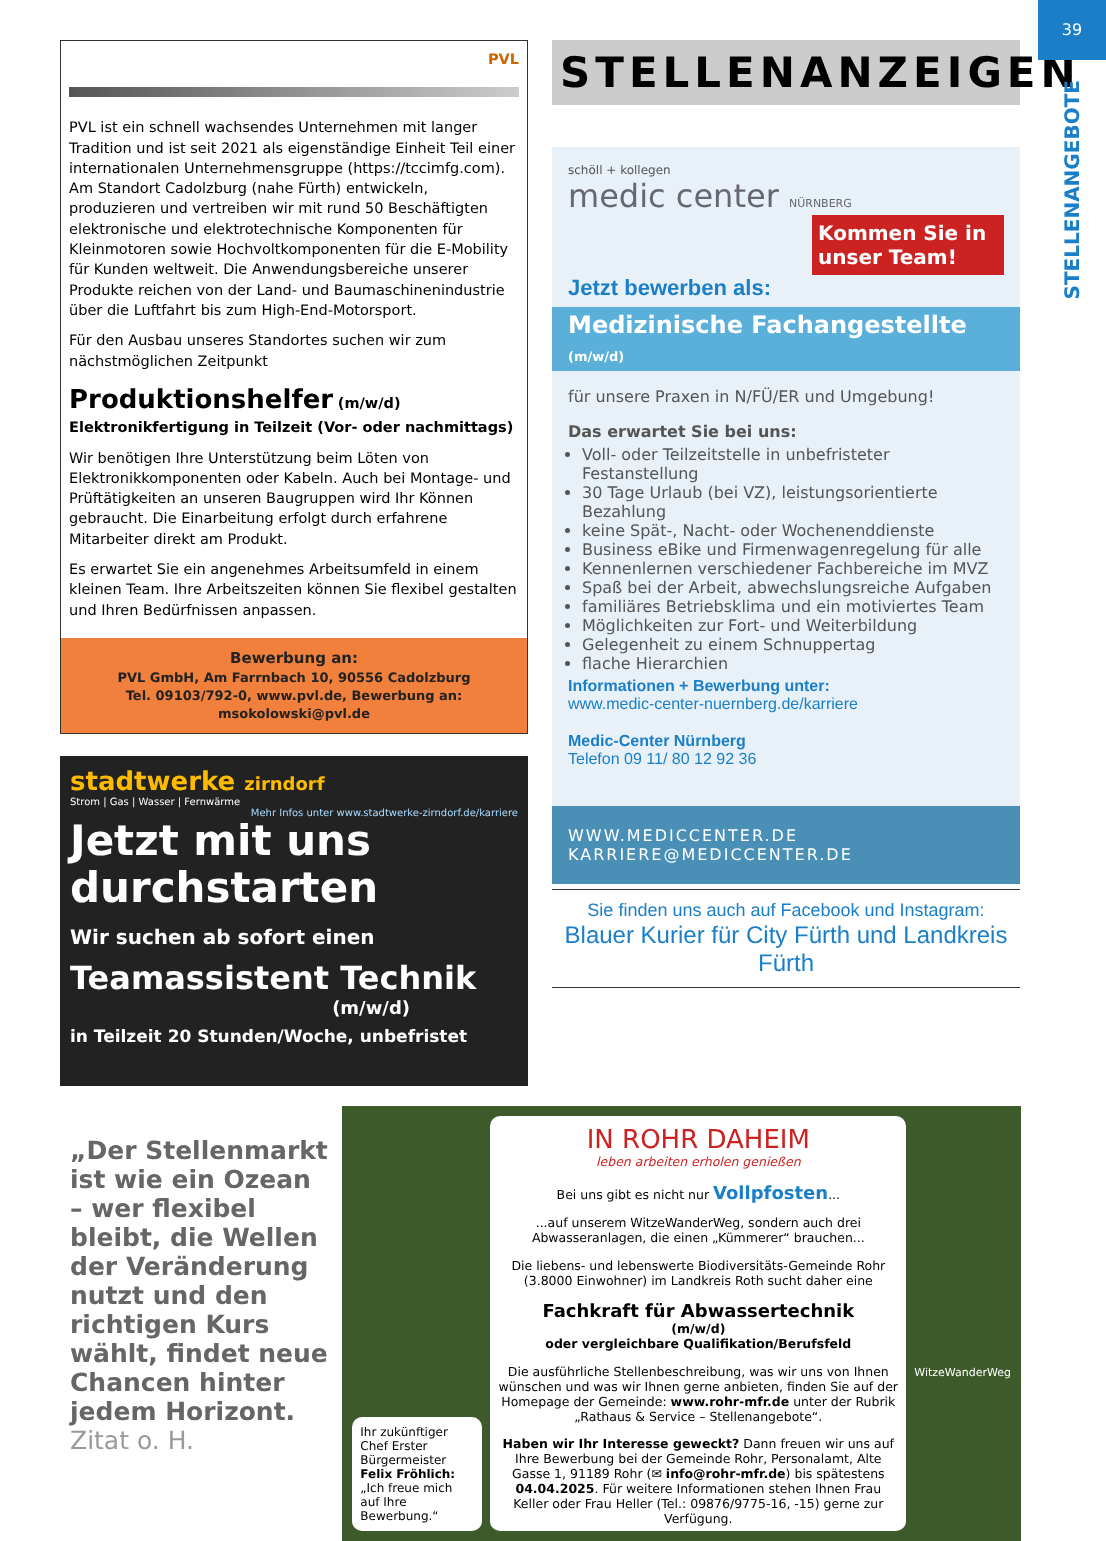39
STELLENANGEBOTE
PVL
PVL ist ein schnell wachsendes Unternehmen mit langer Tradition und ist seit 2021 als eigenständige Einheit Teil einer internationalen Unternehmensgruppe (https://tccimfg.com). Am Standort Cadolzburg (nahe Fürth) entwickeln, produzieren und vertreiben wir mit rund 50 Beschäftigten elektronische und elektrotechnische Komponenten für Kleinmotoren sowie Hochvoltkomponenten für die E-Mobility für Kunden weltweit. Die Anwendungsbereiche unserer Produkte reichen von der Land- und Baumaschinenindustrie über die Luftfahrt bis zum High-End-Motorsport.
Für den Ausbau unseres Standortes suchen wir zum nächstmöglichen Zeitpunkt
Produktionshelfer (m/w/d) Elektronikfertigung in Teilzeit (Vor- oder nachmittags)
Wir benötigen Ihre Unterstützung beim Löten von Elektronikkomponenten oder Kabeln. Auch bei Montage- und Prüftätigkeiten an unseren Baugruppen wird Ihr Können gebraucht. Die Einarbeitung erfolgt durch erfahrene Mitarbeiter direkt am Produkt.
Es erwartet Sie ein angenehmes Arbeitsumfeld in einem kleinen Team. Ihre Arbeitszeiten können Sie flexibel gestalten und Ihren Bedürfnissen anpassen.
Bewerbung an:
PVL GmbH, Am Farrnbach 10, 90556 Cadolzburg
Tel. 09103/792-0, www.pvl.de, Bewerbung an: msokolowski@pvl.de
stadtwerke zirndorf
Strom | Gas | Wasser | Fernwärme
Mehr Infos unter www.stadtwerke-zirndorf.de/karriere
Jetzt mit uns durchstarten
Wir suchen ab sofort einen
Teamassistent Technik
(m/w/d)
in Teilzeit 20 Stunden/Woche, unbefristet
STELLENANZEIGEN
schöll + kollegen
medic center NÜRNBERG
Kommen Sie in unser Team!
Jetzt bewerben als:
Medizinische Fachangestellte (m/w/d)
für unsere Praxen in N/FÜ/ER und Umgebung!
Das erwartet Sie bei uns:
Voll- oder Teilzeitstelle in unbefristeter Festanstellung
30 Tage Urlaub (bei VZ), leistungsorientierte Bezahlung
keine Spät-, Nacht- oder Wochenenddienste
Business eBike und Firmenwagenregelung für alle
Kennenlernen verschiedener Fachbereiche im MVZ
Spaß bei der Arbeit, abwechslungsreiche Aufgaben
familiäres Betriebsklima und ein motiviertes Team
Möglichkeiten zur Fort- und Weiterbildung
Gelegenheit zu einem Schnuppertag
flache Hierarchien
Informationen + Bewerbung unter:
www.medic-center-nuernberg.de/karriere
Medic-Center Nürnberg
Telefon 09 11/ 80 12 92 36
WWW.MEDICCENTER.DE
KARRIERE@MEDICCENTER.DE
Sie finden uns auch auf Facebook und Instagram:
Blauer Kurier für City Fürth und Landkreis Fürth
„Der Stellenmarkt ist wie ein Ozean – wer flexibel bleibt, die Wellen der Veränderung nutzt und den richtigen Kurs wählt, findet neue Chancen hinter jedem Horizont.
Zitat o. H.
Ihr zukünftiger Chef Erster Bürgermeister Felix Fröhlich: „Ich freue mich auf Ihre Bewerbung.“
IN ROHR DAHEIM
leben arbeiten erholen genießen
Bei uns gibt es nicht nur Vollpfosten...
...auf unserem WitzeWanderWeg, sondern auch drei Abwasseranlagen, die einen „Kümmerer“ brauchen...
Die liebens- und lebenswerte Biodiversitäts-Gemeinde Rohr (3.8000 Einwohner) im Landkreis Roth sucht daher eine
Fachkraft für Abwassertechnik
(m/w/d)
oder vergleichbare Qualifikation/Berufsfeld
Die ausführliche Stellenbeschreibung, was wir uns von Ihnen wünschen und was wir Ihnen gerne anbieten, finden Sie auf der Homepage der Gemeinde: www.rohr-mfr.de unter der Rubrik „Rathaus & Service – Stellenangebote“.
Haben wir Ihr Interesse geweckt? Dann freuen wir uns auf Ihre Bewerbung bei der Gemeinde Rohr, Personalamt, Alte Gasse 1, 91189 Rohr (✉ info@rohr-mfr.de) bis spätestens 04.04.2025. Für weitere Informationen stehen Ihnen Frau Keller oder Frau Heller (Tel.: 09876/9775-16, -15) gerne zur Verfügung.
WitzeWanderWeg